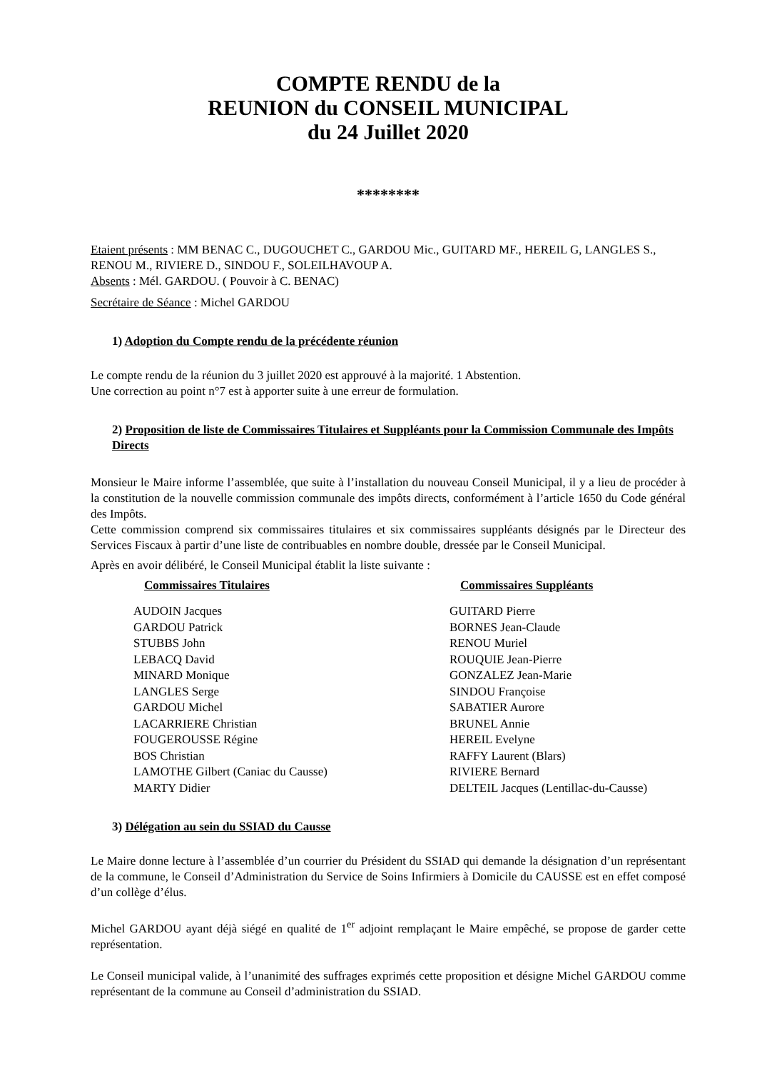COMPTE RENDU de la
REUNION du CONSEIL MUNICIPAL
du 24 Juillet 2020
********
Etaient présents : MM BENAC C., DUGOUCHET C., GARDOU Mic., GUITARD MF., HEREIL G, LANGLES S., RENOU M., RIVIERE D., SINDOU F., SOLEILHAVOUP A.
Absents : Mél. GARDOU. ( Pouvoir à C. BENAC)
Secrétaire de Séance : Michel GARDOU
1) Adoption du Compte rendu de la précédente réunion
Le compte rendu de la réunion du 3 juillet 2020 est approuvé à la majorité. 1 Abstention.
Une correction au point n°7 est à apporter suite à une erreur de formulation.
2) Proposition de liste de Commissaires Titulaires et Suppléants pour la Commission Communale des Impôts Directs
Monsieur le Maire informe l’assemblée, que suite à l’installation du nouveau Conseil Municipal, il y a lieu de procéder à la constitution de la nouvelle commission communale des impôts directs, conformément à l’article 1650 du Code général des Impôts.
Cette commission comprend six commissaires titulaires et six commissaires suppléants désignés par le Directeur des Services Fiscaux à partir d’une liste de contribuables en nombre double, dressée par le Conseil Municipal.
Après en avoir délibéré, le Conseil Municipal établit la liste suivante :
| Commissaires Titulaires | Commissaires Suppléants |
| --- | --- |
| AUDOIN Jacques | GUITARD Pierre |
| GARDOU Patrick | BORNES Jean-Claude |
| STUBBS John | RENOU Muriel |
| LEBACQ David | ROUQUIE Jean-Pierre |
| MINARD Monique | GONZALEZ Jean-Marie |
| LANGLES Serge | SINDOU Françoise |
| GARDOU Michel | SABATIER Aurore |
| LACARRIERE Christian | BRUNEL Annie |
| FOUGEROUSSE Régine | HEREIL Evelyne |
| BOS Christian | RAFFY Laurent (Blars) |
| LAMOTHE Gilbert (Caniac du Causse) | RIVIERE Bernard |
| MARTY Didier | DELTEIL Jacques (Lentillac-du-Causse) |
3) Délégation au sein du SSIAD du Causse
Le Maire donne lecture à l’assemblée d’un courrier du Président du SSIAD qui demande la désignation d’un représentant de la commune, le Conseil d’Administration du Service de Soins Infirmiers à Domicile du CAUSSE est en effet composé d’un collège d’élus.
Michel GARDOU ayant déjà siégé en qualité de 1<sup>er</sup> adjoint remplaçant le Maire empêché, se propose de garder cette représentation.
Le Conseil municipal valide, à l’unanimité des suffrages exprimés cette proposition et désigne Michel GARDOU comme représentant de la commune au Conseil d’administration du SSIAD.